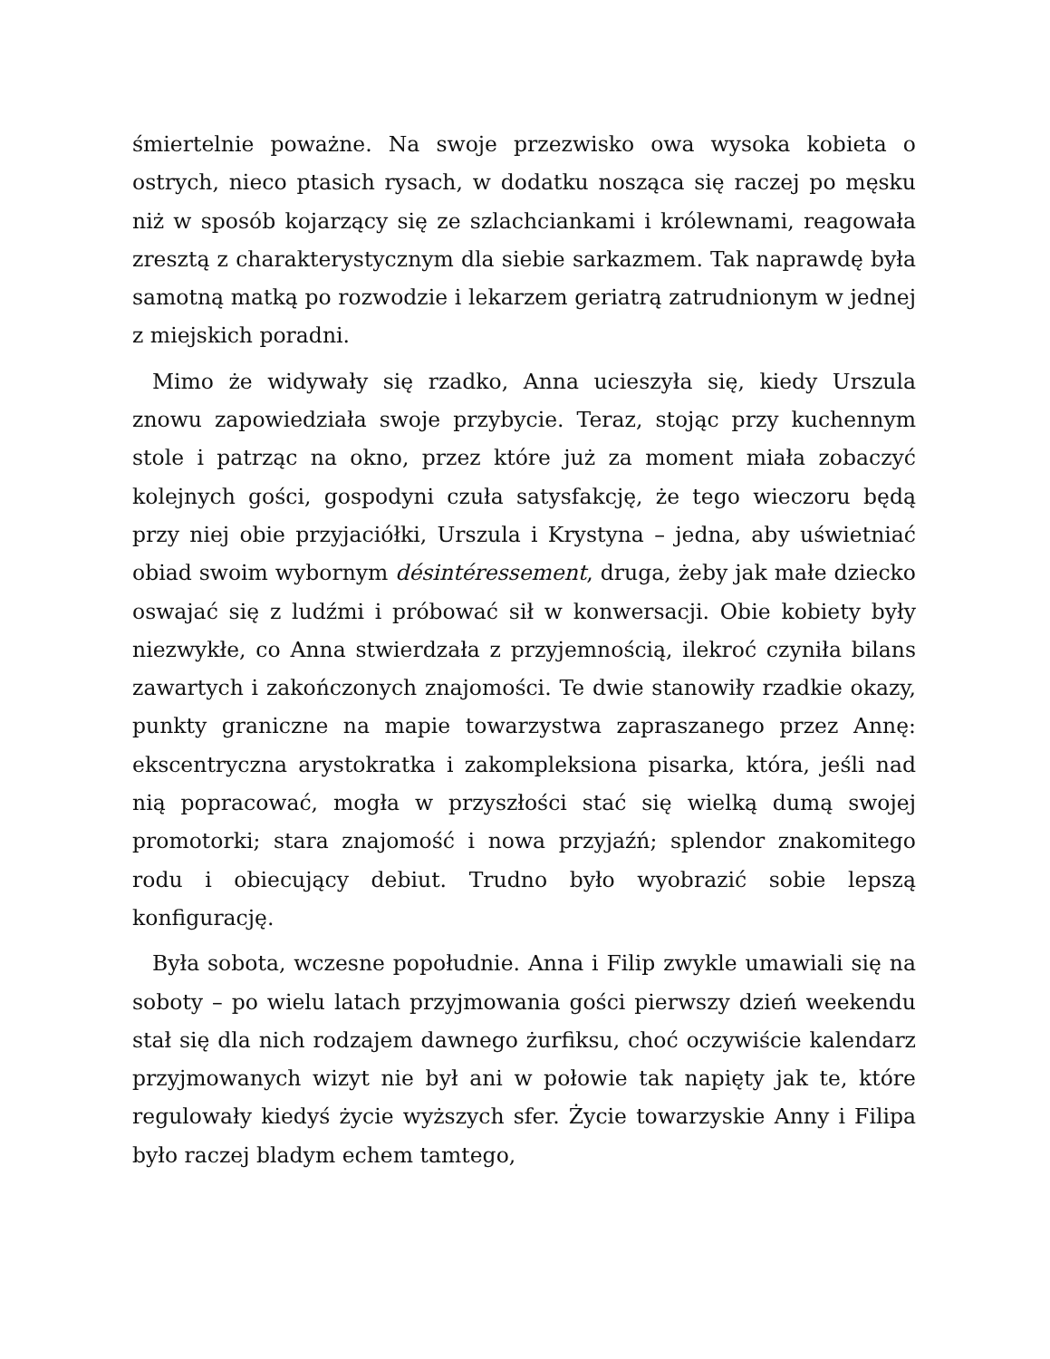śmiertelnie poważne. Na swoje przezwisko owa wysoka kobieta o ostrych, nieco ptasich rysach, w dodatku nosząca się raczej po męsku niż w sposób kojarzący się ze szlachciankami i królewnami, reagowała zresztą z charakterystycznym dla siebie sarkazmem. Tak naprawdę była samotną matką po rozwodzie i lekarzem geriatrą zatrudnionym w jednej z miejskich poradni.
Mimo że widywały się rzadko, Anna ucieszyła się, kiedy Urszula znowu zapowiedziała swoje przybycie. Teraz, stojąc przy kuchennym stole i patrząc na okno, przez które już za moment miała zobaczyć kolejnych gości, gospodyni czuła satysfakcję, że tego wieczoru będą przy niej obie przyjaciółki, Urszula i Krystyna – jedna, aby uświetniać obiad swoim wybornym désintéressement, druga, żeby jak małe dziecko oswajać się z ludźmi i próbować sił w konwersacji. Obie kobiety były niezwykłe, co Anna stwierdzała z przyjemnością, ilekroć czyniła bilans zawartych i zakończonych znajomości. Te dwie stanowiły rzadkie okazy, punkty graniczne na mapie towarzystwa zapraszanego przez Annę: ekscentryczna arystokratka i zakompleksiona pisarka, która, jeśli nad nią popracować, mogła w przyszłości stać się wielką dumą swojej promotorki; stara znajomość i nowa przyjaźń; splendor znakomitego rodu i obiecujący debiut. Trudno było wyobrazić sobie lepszą konfigurację.
Była sobota, wczesne popołudnie. Anna i Filip zwykle umawiali się na soboty – po wielu latach przyjmowania gości pierwszy dzień weekendu stał się dla nich rodzajem dawnego żurfiksu, choć oczywiście kalendarz przyjmowanych wizyt nie był ani w połowie tak napięty jak te, które regulowały kiedyś życie wyższych sfer. Życie towarzyskie Anny i Filipa było raczej bladym echem tamtego,